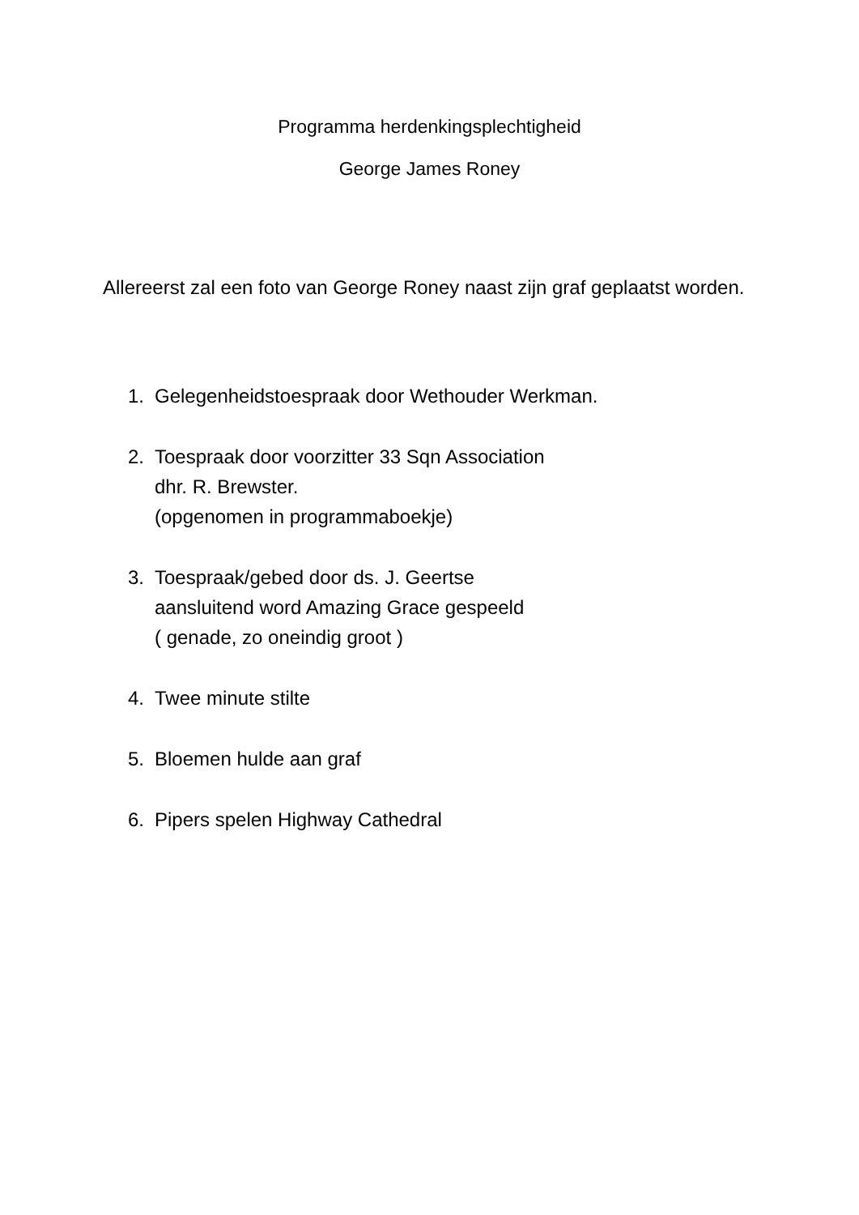Programma herdenkingsplechtigheid
George James Roney
Allereerst zal een foto van George Roney naast zijn graf geplaatst worden.
1. Gelegenheidstoespraak door Wethouder Werkman.
2. Toespraak door voorzitter 33 Sqn Association
dhr. R. Brewster.
(opgenomen in programmaboekje)
3. Toespraak/gebed door ds. J. Geertse
aansluitend word Amazing Grace gespeeld
( genade, zo oneindig groot )
4. Twee minute stilte
5. Bloemen hulde aan graf
6. Pipers spelen Highway Cathedral